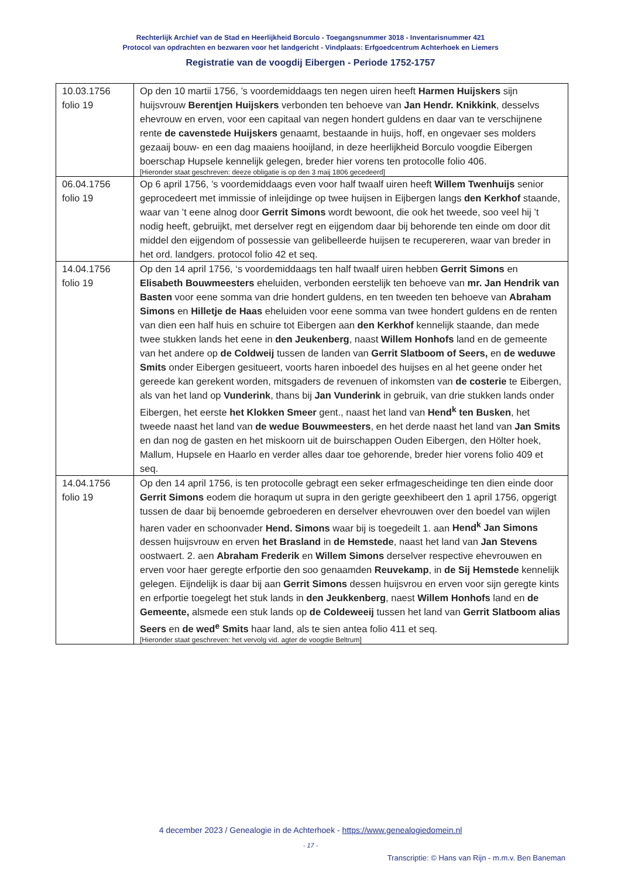Rechterlijk Archief van de Stad en Heerlijkheid Borculo - Toegangsnummer 3018 - Inventarisnummer 421
Protocol van opdrachten en bezwaren voor het landgericht - Vindplaats: Erfgoedcentrum Achterhoek en Liemers
Registratie van de voogdij Eibergen - Periode 1752-1757
| 10.03.1756 folio 19 | Op den 10 martii 1756, ’s voordemiddaags ten negen uiren heeft Harmen Huijskers sijn huijsvrouw Berentjen Huijskers verbonden ten behoeve van Jan Hendr. Knikkink , desselvs ehevrouw en erven, voor een capitaal van negen hondert guldens en daar van te verschijnene rente de cavenstede Huijskers genaamt, bestaande in huijs, hoff, en ongevaer ses molders gezaaij bouw- en een dag maaiens hooijland, in deze heerlijkheid Borculo voogdie Eibergen boerschap Hupsele kennelijk gelegen, breder hier vorens ten protocolle folio 406. [Hieronder staat geschreven: deeze obligatie is op den 3 maij 1806 gecedeerd] |
| 06.04.1756 folio 19 | Op 6 april 1756, ’s voordemiddaags even voor half twaalf uiren heeft Willem Twenhuijs senior geprocedeert met immissie of inleijdinge op twee huijsen in Eijbergen langs den Kerkhof staande, waar van ’t eene alnog door Gerrit Simons wordt bewoont, die ook het tweede, soo veel hij ’t nodig heeft, gebruijkt, met derselver regt en eijgendom daar bij behorende ten einde om door dit middel den eijgendom of possessie van gelibelleerde huijsen te recupereren, waar van breder in het ord. landgers. protocol folio 42 et seq. |
| 14.04.1756 folio 19 | Op den 14 april 1756, ‘s voordemiddaags ten half twaalf uiren hebben Gerrit Simons en Elisabeth Bouwmeesters eheluiden, verbonden eerstelijk ten behoeve van mr. Jan Hendrik van Basten voor eene somma van drie hondert guldens, en ten tweeden ten behoeve van Abraham Simons en Hilletje de Haas eheluiden voor eene somma van twee hondert guldens en de renten van dien een half huis en schuire tot Eibergen aan den Kerkhof kennelijk staande, dan mede twee stukken lands het eene in den Jeukenberg , naast Willem Honhofs land en de gemeente van het andere op de Coldweij tussen de landen van Gerrit Slatboom of Seers, en de weduwe Smits onder Eibergen gesitueert, voorts haren inboedel des huijses en al het geene onder het gereede kan gerekent worden, mitsgaders de revenuen of inkomsten van de costerie te Eibergen, als van het land op Vunderink , thans bij Jan Vunderink in gebruik, van drie stukken lands onder Eibergen, het eerste het Klokken Smeer gent., naast het land van Hend<sup>k</sup> ten Busken , het tweede naast het land van de wedue Bouwmeesters , en het derde naast het land van Jan Smits en dan nog de gasten en het miskoorn uit de buirschappen Ouden Eibergen, den Hölter hoek, Mallum, Hupsele en Haarlo en verder alles daar toe gehorende, breder hier vorens folio 409 et seq. |
| 14.04.1756 folio 19 | Op den 14 april 1756, is ten protocolle gebragt een seker erfmagescheidinge ten dien einde door Gerrit Simons eodem die horaqum ut supra in den gerigte geexhibeert den 1 april 1756, opgerigt tussen de daar bij benoemde gebroederen en derselver ehevrouwen over den boedel van wijlen haren vader en schoonvader Hend. Simons waar bij is toegedeilt 1. aan Hend<sup>k</sup> Jan Simons dessen huijsvrouw en erven het Brasland in de Hemstede , naast het land van Jan Stevens oostwaert. 2. aen Abraham Frederik en Willem Simons derselver respective ehevrouwen en erven voor haer geregte erfportie den soo genaamden Reuvekamp , in de Sij Hemstede kennelijk gelegen. Eijndelijk is daar bij aan Gerrit Simons dessen huijsvrou en erven voor sijn geregte kints en erfportie toegelegt het stuk lands in den Jeukkenberg , naest Willem Honhofs land en de Gemeente, alsmede een stuk lands op de Coldeweeij tussen het land van Gerrit Slatboom alias Seers en de wed<sup>e</sup> Smits haar land, als te sien antea folio 411 et seq. [Hieronder staat geschreven: het vervolg vid. agter de voogdie Beltrum] |
4 december 2023 / Genealogie in de Achterhoek - https://www.genealogiedomein.nl
- 17 -
Transcriptie: © Hans van Rijn - m.m.v. Ben Baneman